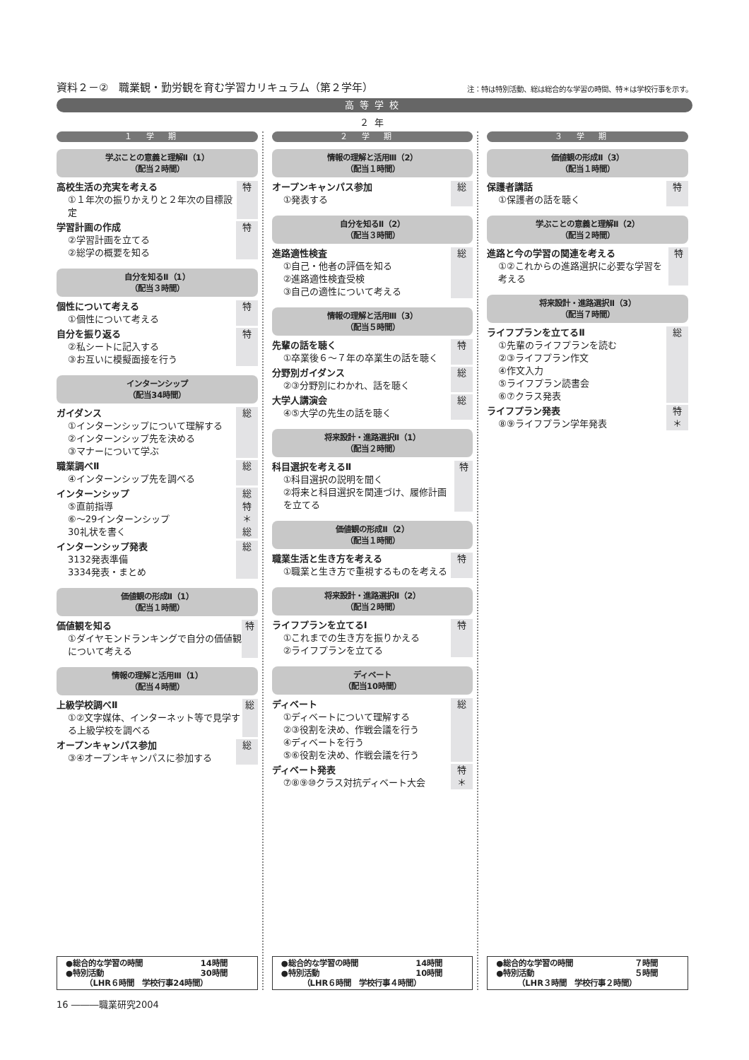資料２－②　職業観・勤労観を育む学習カリキュラム（第２学年）
注：特は特別活動、総は総合的な学習の時間、特＊は学校行事を示す。
高等学校
２年
１学期
学ぶことの意義と理解Ⅱ（1）
（配当２時間）
高校生活の充実を考える
①１年次の振りかえりと２年次の目標設定
特
学習計画の作成
②学習計画を立てる
②総学の概要を知る
特
自分を知るⅡ（1）
（配当３時間）
個性について考える
①個性について考える
特
自分を振り返る
②私シートに記入する
③お互いに模擬面接を行う
特
インターンシップ
（配当34時間）
ガイダンス
①インターンシップについて理解する
②インターンシップ先を決める
③マナーについて学ぶ
総
職業調べⅡ
④インターンシップ先を調べる
総
インターンシップ
⑤直前指導
⑥～29インターンシップ
30礼状を書く
総
特
＊
総
インターンシップ発表
3132発表準備
3334発表・まとめ
総
価値観の形成Ⅱ（1）
（配当１時間）
価値観を知る
①ダイヤモンドランキングで自分の価値観について考える
特
情報の理解と活用Ⅲ（1）
（配当４時間）
上級学校調べⅡ
①②文字媒体、インターネット等で見学する上級学校を調べる
総
オープンキャンパス参加
③④オープンキャンパスに参加する
総
●総合的な学習の時間 14時間
●特別活動 30時間
（LHR６時間　学校行事24時間）
２学期
情報の理解と活用Ⅲ（2）
（配当１時間）
オープンキャンパス参加
①発表する
総
自分を知るⅡ（2）
（配当３時間）
進路適性検査
①自己・他者の評価を知る
②進路適性検査受検
③自己の適性について考える
総
情報の理解と活用Ⅲ（3）
（配当５時間）
先輩の話を聴く
①卒業後６～７年の卒業生の話を聴く
特
分野別ガイダンス
②③分野別にわかれ、話を聴く
総
大学人講演会
④⑤大学の先生の話を聴く
総
将来設計・進路選択Ⅱ（1）
（配当２時間）
科目選択を考えるⅡ
①科目選択の説明を聞く
②将来と科目選択を関連づけ、履修計画を立てる
特
価値観の形成Ⅱ（2）
（配当１時間）
職業生活と生き方を考える
①職業と生き方で重視するものを考える
特
将来設計・進路選択Ⅱ（2）
（配当２時間）
ライフプランを立てるⅠ
①これまでの生き方を振りかえる
②ライフプランを立てる
特
ディベート
（配当10時間）
ディベート
①ディベートについて理解する
②③役割を決め、作戦会議を行う
④ディベートを行う
⑤⑥役割を決め、作戦会議を行う
総
ディベート発表
⑦⑧⑨⑩クラス対抗ディベート大会
特
＊
●総合的な学習の時間 14時間
●特別活動 10時間
（LHR６時間　学校行事４時間）
３学期
価値観の形成Ⅱ（3）
（配当１時間）
保護者講話
①保護者の話を聴く
特
学ぶことの意義と理解Ⅱ（2）
（配当２時間）
進路と今の学習の関連を考える
①②これからの進路選択に必要な学習を考える
特
将来設計・進路選択Ⅱ（3）
（配当７時間）
ライフプランを立てるⅡ
①先輩のライフプランを読む
②③ライフプラン作文
④作文入力
⑤ライフプラン読書会
⑥⑦クラス発表
総
ライフプラン発表
⑧⑨ライフプラン学年発表
特
＊
●総合的な学習の時間 ７時間
●特別活動 ５時間
（LHR３時間　学校行事２時間）
16 ―――職業研究2004